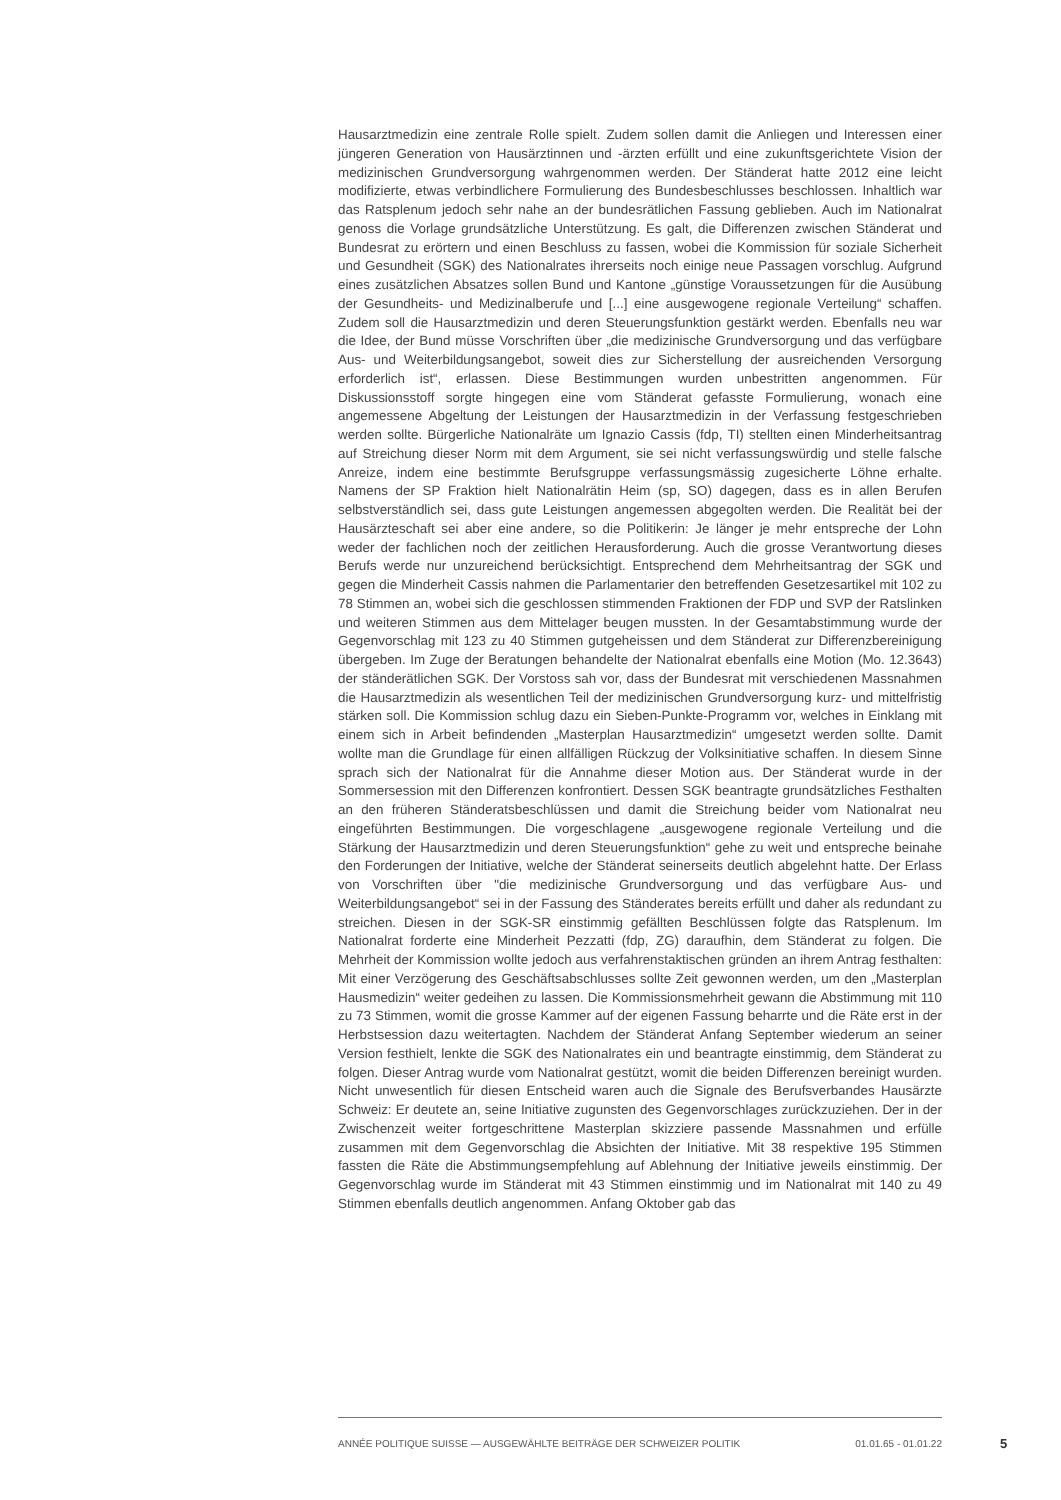Hausarztmedizin eine zentrale Rolle spielt. Zudem sollen damit die Anliegen und Interessen einer jüngeren Generation von Hausärztinnen und -ärzten erfüllt und eine zukunftsgerichtete Vision der medizinischen Grundversorgung wahrgenommen werden. Der Ständerat hatte 2012 eine leicht modifizierte, etwas verbindlichere Formulierung des Bundesbeschlusses beschlossen. Inhaltlich war das Ratsplenum jedoch sehr nahe an der bundesrätlichen Fassung geblieben. Auch im Nationalrat genoss die Vorlage grundsätzliche Unterstützung. Es galt, die Differenzen zwischen Ständerat und Bundesrat zu erörtern und einen Beschluss zu fassen, wobei die Kommission für soziale Sicherheit und Gesundheit (SGK) des Nationalrates ihrerseits noch einige neue Passagen vorschlug. Aufgrund eines zusätzlichen Absatzes sollen Bund und Kantone „günstige Voraussetzungen für die Ausübung der Gesundheits- und Medizinalberufe und [...] eine ausgewogene regionale Verteilung“ schaffen. Zudem soll die Hausarztmedizin und deren Steuerungsfunktion gestärkt werden. Ebenfalls neu war die Idee, der Bund müsse Vorschriften über „die medizinische Grundversorgung und das verfügbare Aus- und Weiterbildungsangebot, soweit dies zur Sicherstellung der ausreichenden Versorgung erforderlich ist“, erlassen. Diese Bestimmungen wurden unbestritten angenommen. Für Diskussionsstoff sorgte hingegen eine vom Ständerat gefasste Formulierung, wonach eine angemessene Abgeltung der Leistungen der Hausarztmedizin in der Verfassung festgeschrieben werden sollte. Bürgerliche Nationalräte um Ignazio Cassis (fdp, TI) stellten einen Minderheitsantrag auf Streichung dieser Norm mit dem Argument, sie sei nicht verfassungswürdig und stelle falsche Anreize, indem eine bestimmte Berufsgruppe verfassungsmässig zugesicherte Löhne erhalte. Namens der SP Fraktion hielt Nationalrätin Heim (sp, SO) dagegen, dass es in allen Berufen selbstverständlich sei, dass gute Leistungen angemessen abgegolten werden. Die Realität bei der Hausärzteschaft sei aber eine andere, so die Politikerin: Je länger je mehr entspreche der Lohn weder der fachlichen noch der zeitlichen Herausforderung. Auch die grosse Verantwortung dieses Berufs werde nur unzureichend berücksichtigt. Entsprechend dem Mehrheitsantrag der SGK und gegen die Minderheit Cassis nahmen die Parlamentarier den betreffenden Gesetzesartikel mit 102 zu 78 Stimmen an, wobei sich die geschlossen stimmenden Fraktionen der FDP und SVP der Ratslinken und weiteren Stimmen aus dem Mittelager beugen mussten. In der Gesamtabstimmung wurde der Gegenvorschlag mit 123 zu 40 Stimmen gutgeheissen und dem Ständerat zur Differenzbereinigung übergeben. Im Zuge der Beratungen behandelte der Nationalrat ebenfalls eine Motion (Mo. 12.3643) der ständerätlichen SGK. Der Vorstoss sah vor, dass der Bundesrat mit verschiedenen Massnahmen die Hausarztmedizin als wesentlichen Teil der medizinischen Grundversorgung kurz- und mittelfristig stärken soll. Die Kommission schlug dazu ein Sieben-Punkte-Programm vor, welches in Einklang mit einem sich in Arbeit befindenden „Masterplan Hausarztmedizin“ umgesetzt werden sollte. Damit wollte man die Grundlage für einen allfälligen Rückzug der Volksinitiative schaffen. In diesem Sinne sprach sich der Nationalrat für die Annahme dieser Motion aus. Der Ständerat wurde in der Sommersession mit den Differenzen konfrontiert. Dessen SGK beantragte grundsätzliches Festhalten an den früheren Ständeratsbeschlüssen und damit die Streichung beider vom Nationalrat neu eingeführten Bestimmungen. Die vorgeschlagene „ausgewogene regionale Verteilung und die Stärkung der Hausarztmedizin und deren Steuerungsfunktion“ gehe zu weit und entspreche beinahe den Forderungen der Initiative, welche der Ständerat seinerseits deutlich abgelehnt hatte. Der Erlass von Vorschriften über "die medizinische Grundversorgung und das verfügbare Aus- und Weiterbildungsangebot“ sei in der Fassung des Ständerates bereits erfüllt und daher als redundant zu streichen. Diesen in der SGK-SR einstimmig gefällten Beschlüssen folgte das Ratsplenum. Im Nationalrat forderte eine Minderheit Pezzatti (fdp, ZG) daraufhin, dem Ständerat zu folgen. Die Mehrheit der Kommission wollte jedoch aus verfahrenstaktischen gründen an ihrem Antrag festhalten: Mit einer Verzögerung des Geschäftsabschlusses sollte Zeit gewonnen werden, um den „Masterplan Hausmedizin“ weiter gedeihen zu lassen. Die Kommissionsmehrheit gewann die Abstimmung mit 110 zu 73 Stimmen, womit die grosse Kammer auf der eigenen Fassung beharrte und die Räte erst in der Herbstsession dazu weitertagten. Nachdem der Ständerat Anfang September wiederum an seiner Version festhielt, lenkte die SGK des Nationalrates ein und beantragte einstimmig, dem Ständerat zu folgen. Dieser Antrag wurde vom Nationalrat gestützt, womit die beiden Differenzen bereinigt wurden. Nicht unwesentlich für diesen Entscheid waren auch die Signale des Berufsverbandes Hausärzte Schweiz: Er deutete an, seine Initiative zugunsten des Gegenvorschlages zurückzuziehen. Der in der Zwischenzeit weiter fortgeschrittene Masterplan skizziere passende Massnahmen und erfülle zusammen mit dem Gegenvorschlag die Absichten der Initiative. Mit 38 respektive 195 Stimmen fassten die Räte die Abstimmungsempfehlung auf Ablehnung der Initiative jeweils einstimmig. Der Gegenvorschlag wurde im Ständerat mit 43 Stimmen einstimmig und im Nationalrat mit 140 zu 49 Stimmen ebenfalls deutlich angenommen. Anfang Oktober gab das
ANNÉE POLITIQUE SUISSE — AUSGEWÄHLTE BEITRÄGE DER SCHWEIZER POLITIK 01.01.65 - 01.01.22
5